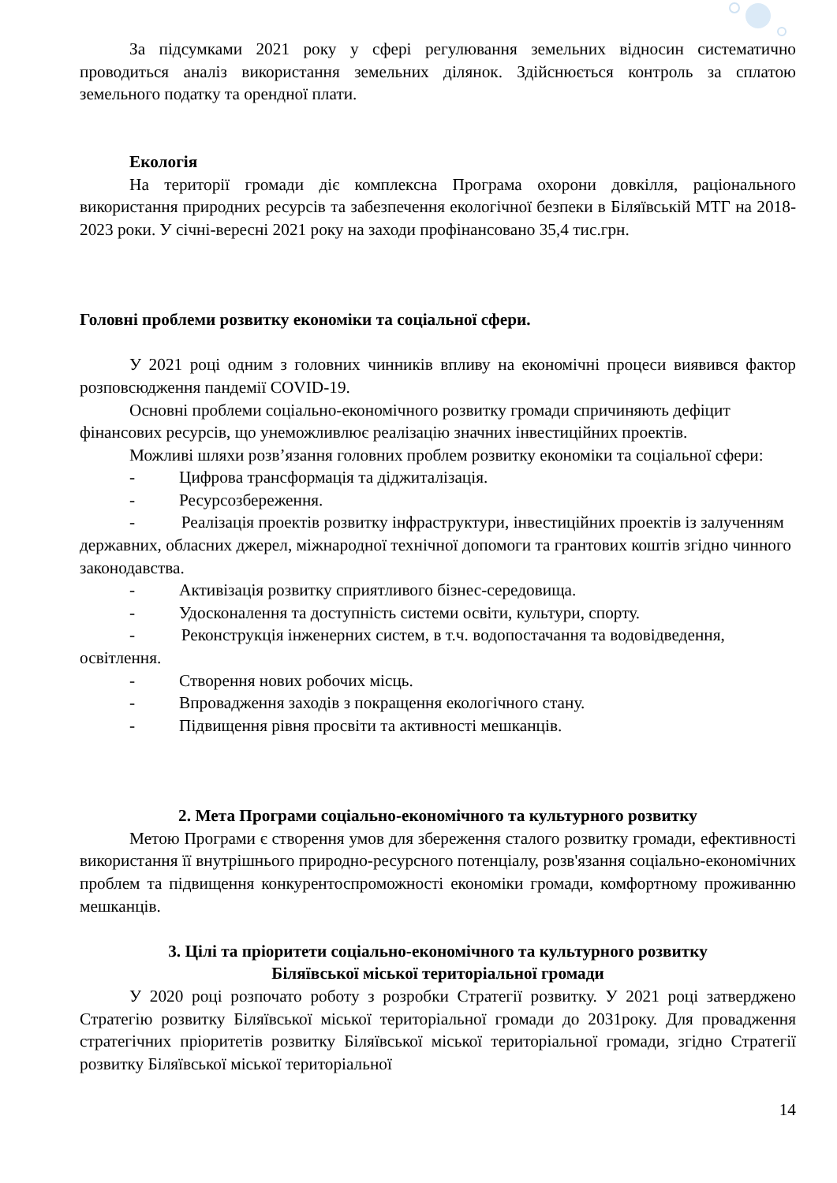За підсумками 2021 року у сфері регулювання земельних відносин систематично проводиться аналіз використання земельних ділянок. Здійснюється контроль за сплатою земельного податку та орендної плати.
Екологія
На території громади діє комплексна Програма охорони довкілля, раціонального використання природних ресурсів та забезпечення екологічної безпеки в Біляївській МТГ на 2018-2023 роки. У січні-вересні 2021 року на заходи профінансовано 35,4 тис.грн.
Головні проблеми розвитку економіки та соціальної сфери.
У 2021 році одним з головних чинників впливу на економічні процеси виявився фактор розповсюдження пандемії COVID-19.
Основні проблеми соціально-економічного розвитку громади спричиняють дефіцит фінансових ресурсів, що унеможливлює реалізацію значних інвестиційних проектів.
Можливі шляхи розв’язання головних проблем розвитку економіки та соціальної сфери:
- Цифрова трансформація та діджиталізація.
- Ресурсозбереження.
- Реалізація проектів розвитку інфраструктури, інвестиційних проектів із залученням державних, обласних джерел, міжнародної технічної допомоги та грантових коштів згідно чинного законодавства.
- Активізація розвитку сприятливого бізнес-середовища.
- Удосконалення та доступність системи освіти, культури, спорту.
- Реконструкція інженерних систем, в т.ч. водопостачання та водовідведення, освітлення.
- Створення нових робочих місць.
- Впровадження заходів з покращення екологічного стану.
- Підвищення рівня просвіти та активності мешканців.
2. Мета Програми соціально-економічного та культурного розвитку
Метою Програми є створення умов для збереження сталого розвитку громади, ефективності використання її внутрішнього природно-ресурсного потенціалу, розв'язання соціально-економічних проблем та підвищення конкурентоспроможності економіки громади, комфортному проживанню мешканців.
3. Цілі та пріоритети соціально-економічного та культурного розвитку
Біляївської міської територіальної громади
У 2020 році розпочато роботу з розробки Стратегії розвитку. У 2021 році затверджено Стратегію розвитку Біляївської міської територіальної громади до 2031року. Для провадження стратегічних пріоритетів розвитку Біляївської міської територіальної громади, згідно Стратегії розвитку Біляївської міської територіальної
14